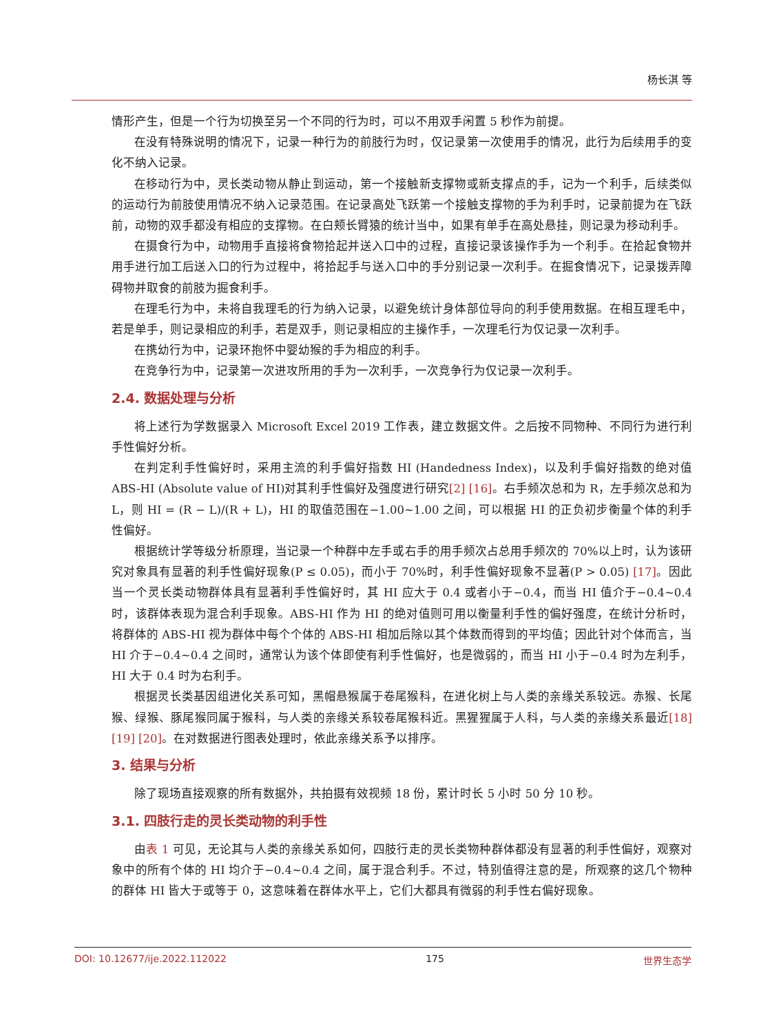杨长淇 等
情形产生，但是一个行为切换至另一个不同的行为时，可以不用双手闲置 5 秒作为前提。
在没有特殊说明的情况下，记录一种行为的前肢行为时，仅记录第一次使用手的情况，此行为后续用手的变化不纳入记录。
在移动行为中，灵长类动物从静止到运动，第一个接触新支撑物或新支撑点的手，记为一个利手，后续类似的运动行为前肢使用情况不纳入记录范围。在记录高处飞跃第一个接触支撑物的手为利手时，记录前提为在飞跃前，动物的双手都没有相应的支撑物。在白颊长臂猿的统计当中，如果有单手在高处悬挂，则记录为移动利手。
在摄食行为中，动物用手直接将食物拾起并送入口中的过程，直接记录该操作手为一个利手。在拾起食物并用手进行加工后送入口的行为过程中，将拾起手与送入口中的手分别记录一次利手。在掘食情况下，记录拨弄障碍物并取食的前肢为掘食利手。
在理毛行为中，未将自我理毛的行为纳入记录，以避免统计身体部位导向的利手使用数据。在相互理毛中，若是单手，则记录相应的利手，若是双手，则记录相应的主操作手，一次理毛行为仅记录一次利手。
在携幼行为中，记录环抱怀中婴幼猴的手为相应的利手。
在竞争行为中，记录第一次进攻所用的手为一次利手，一次竞争行为仅记录一次利手。
2.4. 数据处理与分析
将上述行为学数据录入 Microsoft Excel 2019 工作表，建立数据文件。之后按不同物种、不同行为进行利手性偏好分析。
在判定利手性偏好时，采用主流的利手偏好指数 HI (Handedness Index)，以及利手偏好指数的绝对值 ABS-HI (Absolute value of HI)对其利手性偏好及强度进行研究[2] [16]。右手频次总和为 R，左手频次总和为 L，则 HI = (R − L)/(R + L)，HI 的取值范围在−1.00~1.00 之间，可以根据 HI 的正负初步衡量个体的利手性偏好。
根据统计学等级分析原理，当记录一个种群中左手或右手的用手频次占总用手频次的 70%以上时，认为该研究对象具有显著的利手性偏好现象(P ≤ 0.05)，而小于 70%时，利手性偏好现象不显著(P > 0.05) [17]。因此当一个灵长类动物群体具有显著利手性偏好时，其 HI 应大于 0.4 或者小于−0.4，而当 HI 值介于−0.4~0.4 时，该群体表现为混合利手现象。ABS-HI 作为 HI 的绝对值则可用以衡量利手性的偏好强度，在统计分析时，将群体的 ABS-HI 视为群体中每个个体的 ABS-HI 相加后除以其个体数而得到的平均值；因此针对个体而言，当 HI 介于−0.4~0.4 之间时，通常认为该个体即使有利手性偏好，也是微弱的，而当 HI 小于−0.4 时为左利手，HI 大于 0.4 时为右利手。
根据灵长类基因组进化关系可知，黑帽悬猴属于卷尾猴科，在进化树上与人类的亲缘关系较远。赤猴、长尾猴、绿猴、豚尾猴同属于猴科，与人类的亲缘关系较卷尾猴科近。黑猩猩属于人科，与人类的亲缘关系最近[18] [19] [20]。在对数据进行图表处理时，依此亲缘关系予以排序。
3. 结果与分析
除了现场直接观察的所有数据外，共拍摄有效视频 18 份，累计时长 5 小时 50 分 10 秒。
3.1. 四肢行走的灵长类动物的利手性
由表 1 可见，无论其与人类的亲缘关系如何，四肢行走的灵长类物种群体都没有显著的利手性偏好，观察对象中的所有个体的 HI 均介于−0.4~0.4 之间，属于混合利手。不过，特别值得注意的是，所观察的这几个物种的群体 HI 皆大于或等于 0，这意味着在群体水平上，它们大都具有微弱的利手性右偏好现象。
DOI: 10.12677/ije.2022.112022 175 世界生态学